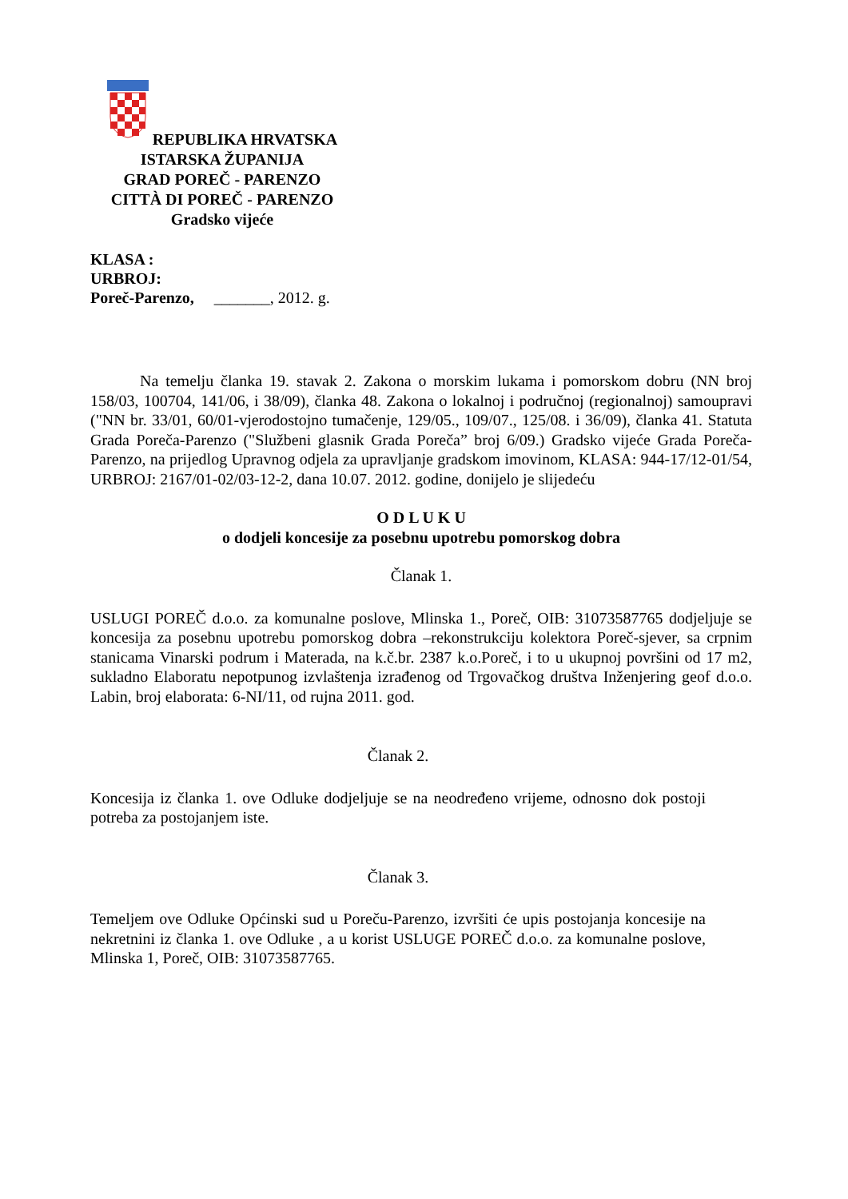REPUBLIKA HRVATSKA
ISTARSKA ŽUPANIJA
GRAD POREČ - PARENZO
CITTÀ DI POREČ - PARENZO
Gradsko vijeće
KLASA :
URBROJ:
Poreč-Parenzo, _______, 2012. g.
Na temelju članka 19. stavak 2. Zakona o morskim lukama i pomorskom dobru (NN broj 158/03, 100704, 141/06, i 38/09), članka 48. Zakona o lokalnoj i područnoj (regionalnoj) samoupravi ("NN br. 33/01, 60/01-vjerodostojno tumačenje, 129/05., 109/07., 125/08. i 36/09), članka 41. Statuta Grada Poreča-Parenzo ("Službeni glasnik Grada Poreča” broj 6/09.) Gradsko vijeće Grada Poreča-Parenzo, na prijedlog Upravnog odjela za upravljanje gradskom imovinom, KLASA: 944-17/12-01/54, URBROJ: 2167/01-02/03-12-2, dana 10.07. 2012. godine, donijelo je slijedeću
O D L U K U
o dodjeli koncesije za posebnu upotrebu pomorskog dobra
Članak 1.
USLUGI POREČ d.o.o. za komunalne poslove, Mlinska 1., Poreč, OIB: 31073587765 dodjeljuje se koncesija za posebnu upotrebu pomorskog dobra –rekonstrukciju kolektora Poreč-sjever, sa crpnim stanicama Vinarski podrum i Materada, na k.č.br. 2387 k.o.Poreč, i to u ukupnoj površini od 17 m2, sukladno Elaboratu nepotpunog izvlaštenja izrađenog od Trgovačkog društva Inženjering geof d.o.o. Labin, broj elaborata: 6-NI/11, od rujna 2011. god.
Članak 2.
Koncesija iz članka 1. ove Odluke dodjeljuje se na neodređeno vrijeme, odnosno dok postoji potreba za postojanjem iste.
Članak 3.
Temeljem ove Odluke Općinski sud u Poreču-Parenzo, izvršiti će upis postojanja koncesije na nekretnini iz članka 1. ove Odluke , a u korist USLUGE POREČ d.o.o. za komunalne poslove, Mlinska 1, Poreč, OIB: 31073587765.